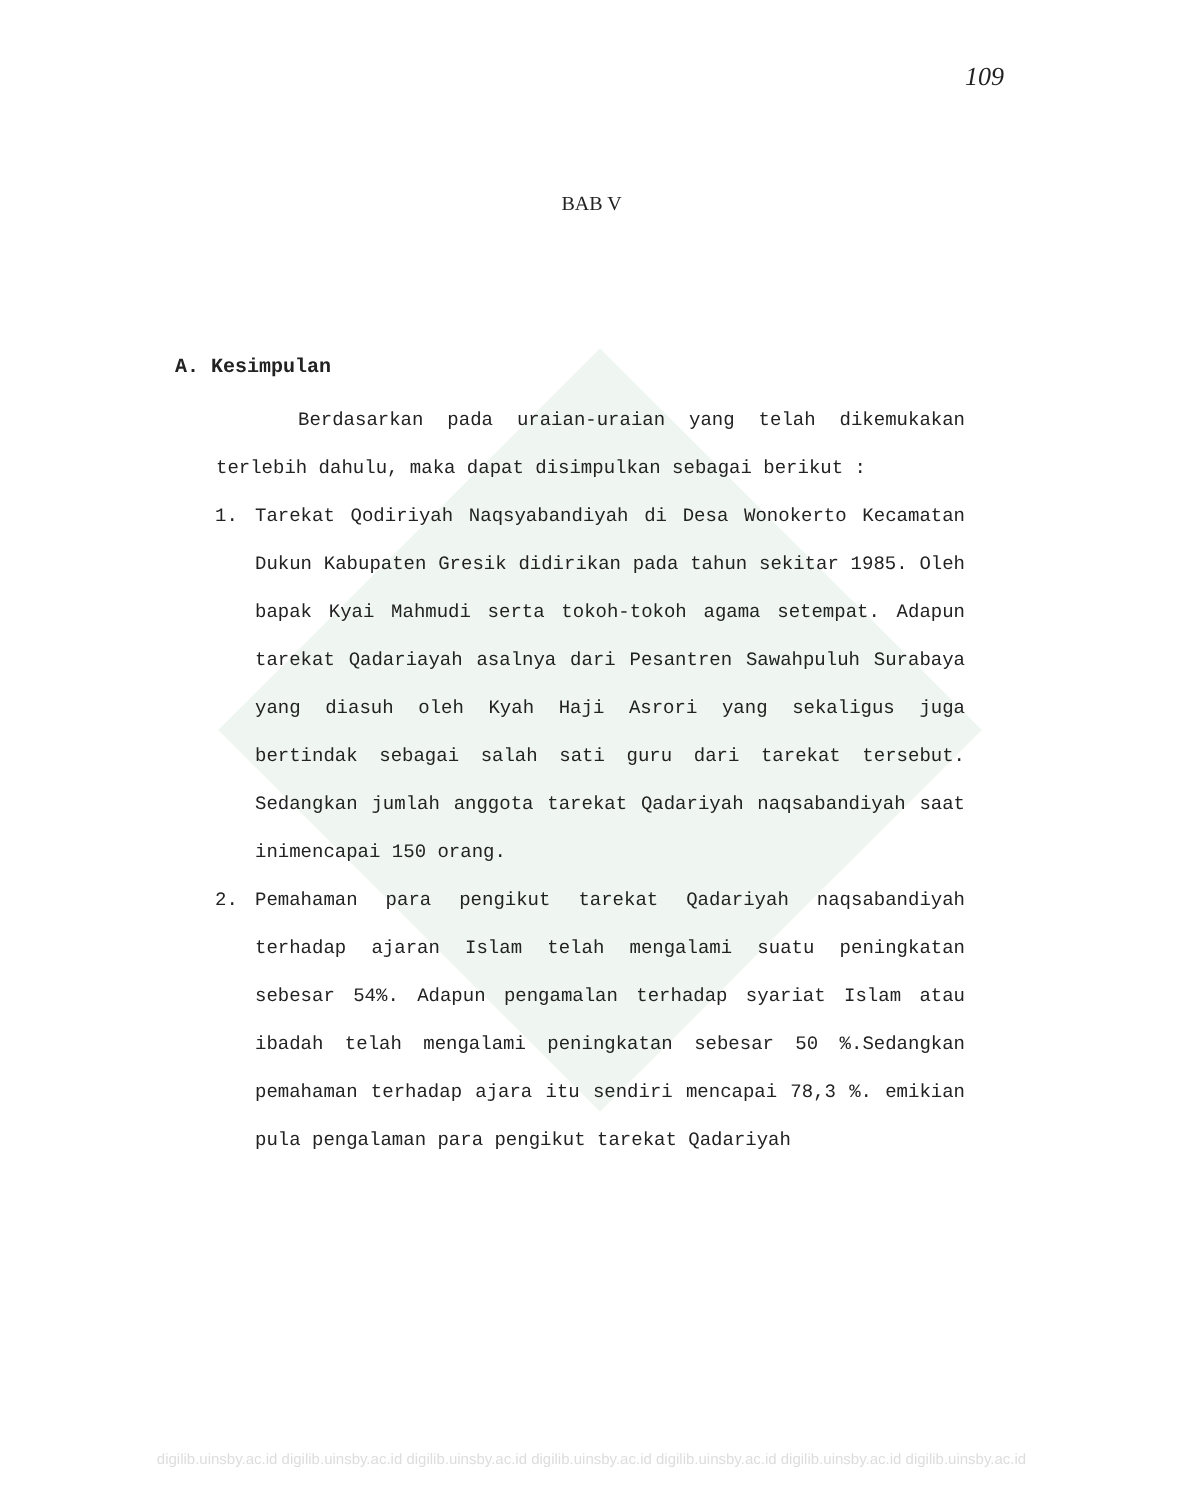109
BAB V
A. Kesimpulan
Berdasarkan pada uraian-uraian yang telah dikemukakan terlebih dahulu, maka dapat disimpulkan sebagai berikut :
1. Tarekat Qodiriyah Naqsyabandiyah di Desa Wonokerto Kecamatan Dukun Kabupaten Gresik didirikan pada tahun sekitar 1985. Oleh bapak Kyai Mahmudi serta tokoh-tokoh agama setempat. Adapun tarekat Qadariayah asalnya dari Pesantren Sawahpuluh Surabaya yang diasuh oleh Kyah Haji Asrori yang sekaligus juga bertindak sebagai salah sati guru dari tarekat tersebut. Sedangkan jumlah anggota tarekat Qadariyah naqsabandiyah saat inimencapai 150 orang.
2. Pemahaman para pengikut tarekat Qadariyah naqsabandiyah terhadap ajaran Islam telah mengalami suatu peningkatan sebesar 54%. Adapun pengamalan terhadap syariat Islam atau ibadah telah mengalami peningkatan sebesar 50 %.Sedangkan pemahaman terhadap ajara itu sendiri mencapai 78,3 %. emikian pula pengalaman para pengikut tarekat Qadariyah
digilib.uinsby.ac.id digilib.uinsby.ac.id digilib.uinsby.ac.id digilib.uinsby.ac.id digilib.uinsby.ac.id digilib.uinsby.ac.id digilib.uinsby.ac.id